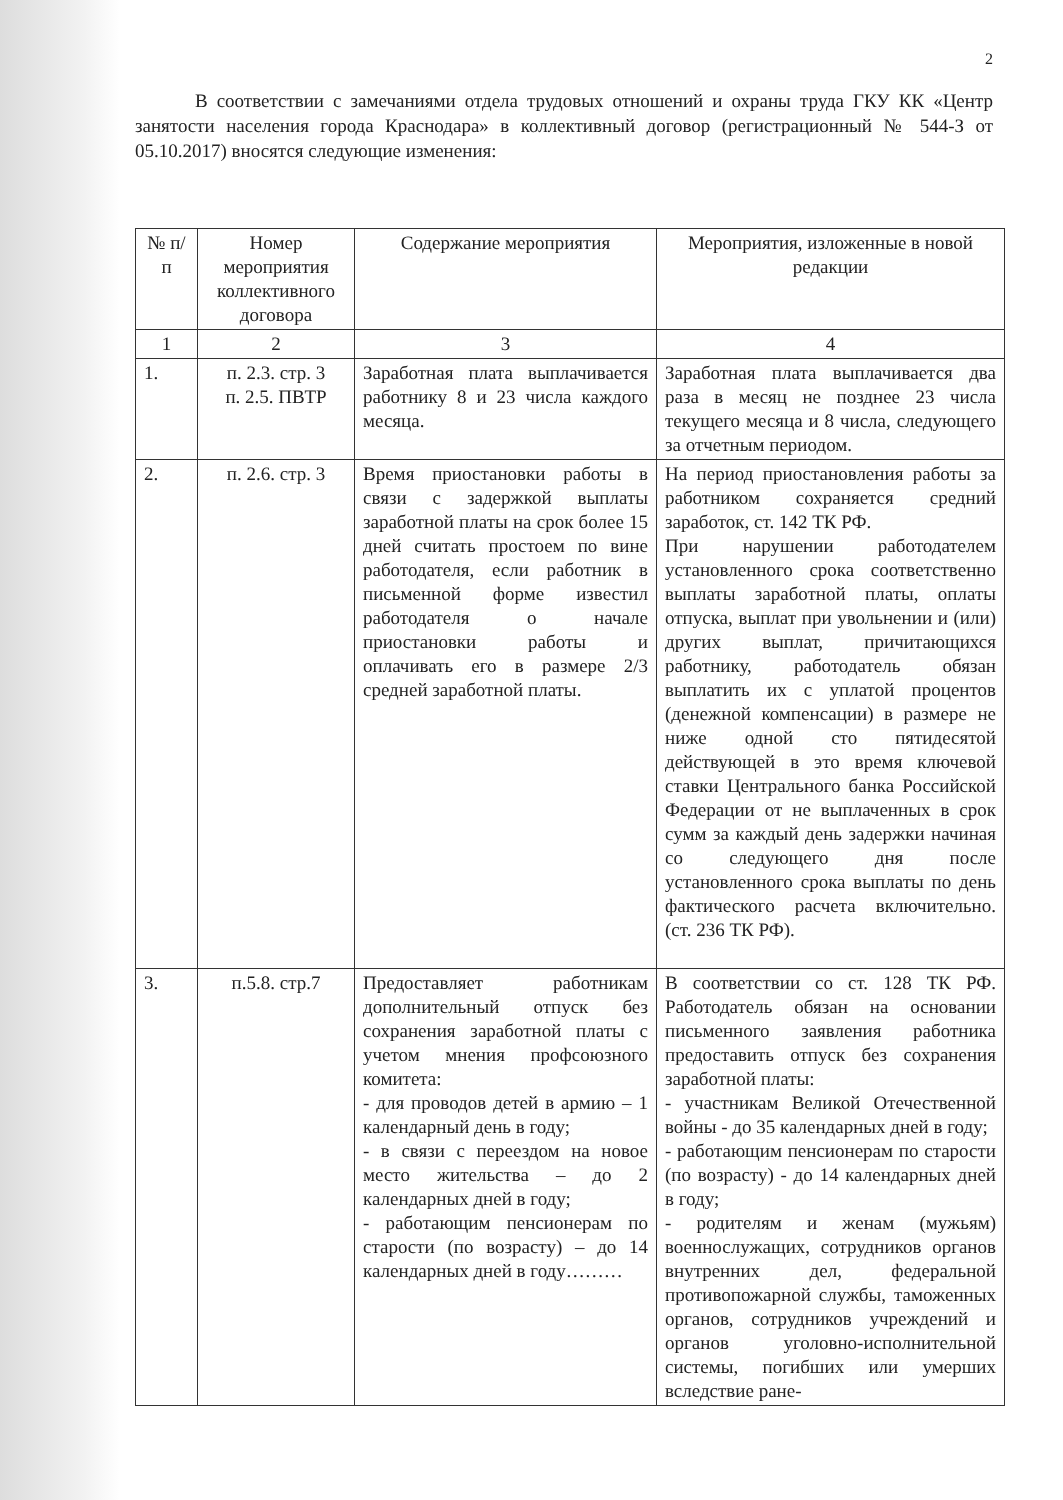2
В соответствии с замечаниями отдела трудовых отношений и охраны труда ГКУ КК «Центр занятости населения города Краснодара» в коллективный договор (регистрационный № 544-З от 05.10.2017) вносятся следующие изменения:
| № п/п | Номер мероприятия коллективного договора | Содержание мероприятия | Мероприятия, изложенные в новой редакции |
| --- | --- | --- | --- |
| 1 | 2 | 3 | 4 |
| 1. | п. 2.3. стр. 3 п. 2.5. ПВТР | Заработная плата выплачивается работнику 8 и 23 числа каждого месяца. | Заработная плата выплачивается два раза в месяц не позднее 23 числа текущего месяца и 8 числа, следующего за отчетным периодом. |
| 2. | п. 2.6. стр. 3 | Время приостановки работы в связи с задержкой выплаты заработной платы на срок более 15 дней считать простоем по вине работодателя, если работник в письменной форме известил работодателя о начале приостановки работы и оплачивать его в размере 2/3 средней заработной платы. | На период приостановления работы за работником сохраняется средний заработок, ст. 142 ТК РФ. При нарушении работодателем установленного срока соответственно выплаты заработной платы, оплаты отпуска, выплат при увольнении и (или) других выплат, причитающихся работнику, работодатель обязан выплатить их с уплатой процентов (денежной компенсации) в размере не ниже одной сто пятидесятой действующей в это время ключевой ставки Центрального банка Российской Федерации от не выплаченных в срок сумм за каждый день задержки начиная со следующего дня после установленного срока выплаты по день фактического расчета включительно. (ст. 236 ТК РФ). |
| 3. | п.5.8. стр.7 | Предоставляет работникам дополнительный отпуск без сохранения заработной платы с учетом мнения профсоюзного комитета: - для проводов детей в армию – 1 календарный день в году; - в связи с переездом на новое место жительства – до 2 календарных дней в году; - работающим пенсионерам по старости (по возрасту) – до 14 календарных дней в году……… | В соответствии со ст. 128 ТК РФ. Работодатель обязан на основании письменного заявления работника предоставить отпуск без сохранения заработной платы: - участникам Великой Отечественной войны - до 35 календарных дней в году; - работающим пенсионерам по старости (по возрасту) - до 14 календарных дней в году; - родителям и женам (мужьям) военнослужащих, сотрудников органов внутренних дел, федеральной противопожарной службы, таможенных органов, сотрудников учреждений и органов уголовно-исполнительной системы, погибших или умерших вследствие ране- |